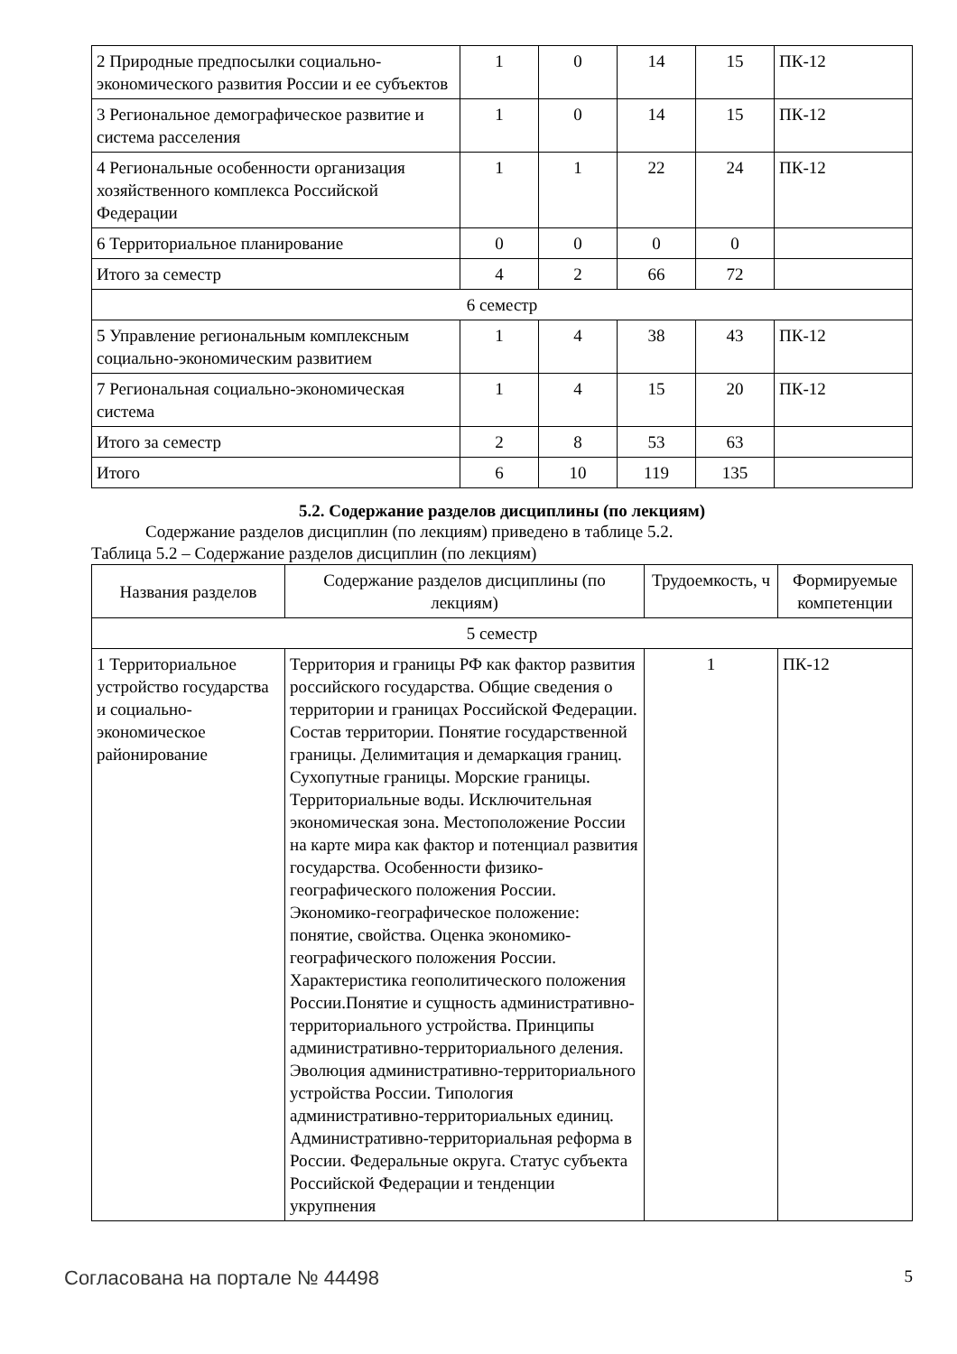| 2 Природные предпосылки социально-экономического развития России и ее субъектов | 1 | 0 | 14 | 15 | ПК-12 |
| 3 Региональное демографическое развитие и система расселения | 1 | 0 | 14 | 15 | ПК-12 |
| 4 Региональные особенности организация хозяйственного комплекса Российской Федерации | 1 | 1 | 22 | 24 | ПК-12 |
| 6 Территориальное планирование | 0 | 0 | 0 | 0 | |
| Итого за семестр | 4 | 2 | 66 | 72 | |
| 6 семестр | | | | | |
| 5 Управление региональным комплексным социально-экономическим развитием | 1 | 4 | 38 | 43 | ПК-12 |
| 7 Региональная социально-экономическая система | 1 | 4 | 15 | 20 | ПК-12 |
| Итого за семестр | 2 | 8 | 53 | 63 | |
| Итого | 6 | 10 | 119 | 135 | |
5.2. Содержание разделов дисциплины (по лекциям)
Содержание разделов дисциплин (по лекциям) приведено в таблице 5.2.
Таблица 5.2 – Содержание разделов дисциплин (по лекциям)
| Названия разделов | Содержание разделов дисциплины (по лекциям) | Трудоемкость, ч | Формируемые компетенции |
| --- | --- | --- | --- |
| 5 семестр | | | |
| 1 Территориальное устройство государства и социально-экономическое районирование | Территория и границы РФ как фактор развития российского государства. Общие сведения о территории и границах Российской Федерации. Состав территории. Понятие государственной границы. Делимитация и демаркация границ. Сухопутные границы. Морские границы. Территориальные воды. Исключительная экономическая зона. Местоположение России на карте мира как фактор и потенциал развития государства. Особенности физико-географического положения России. Экономико-географическое положение: понятие, свойства. Оценка экономико-географического положения России. Характеристика геополитического положения России.Понятие и сущность административно-территориального устройства. Принципы административно-территориального деления. Эволюция административно-территориального устройства России. Типология административно-территориальных единиц. Административно-территориальная реформа в России. Федеральные округа. Статус субъекта Российской Федерации и тенденции укрупнения | 1 | ПК-12 |
Согласована на портале № 44498 5